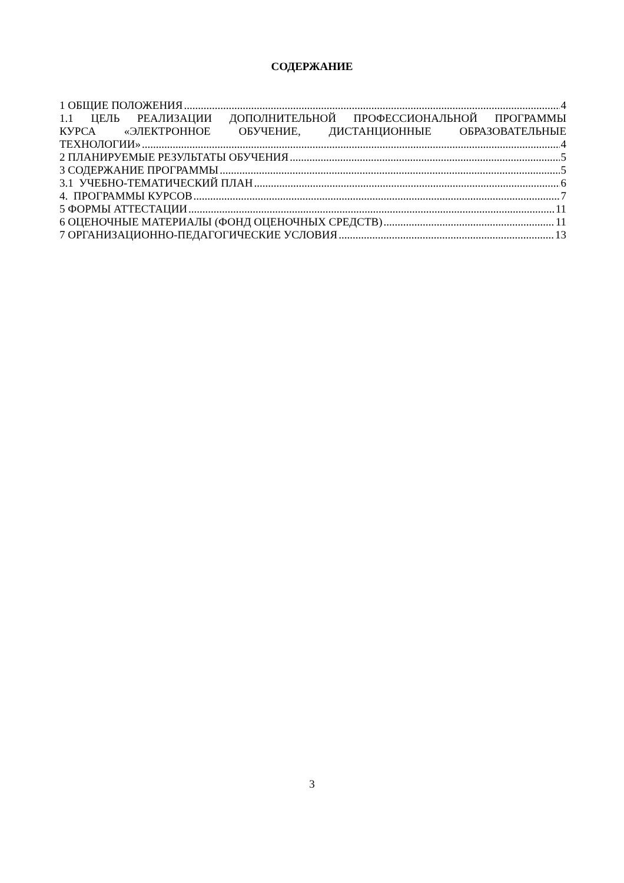СОДЕРЖАНИЕ
1 ОБЩИЕ ПОЛОЖЕНИЯ 4
1.1 ЦЕЛЬ РЕАЛИЗАЦИИ ДОПОЛНИТЕЛЬНОЙ ПРОФЕССИОНАЛЬНОЙ ПРОГРАММЫ
КУРСА «ЭЛЕКТРОННОЕ ОБУЧЕНИЕ, ДИСТАНЦИОННЫЕ ОБРАЗОВАТЕЛЬНЫЕ
ТЕХНОЛОГИИ» 4
2 ПЛАНИРУЕМЫЕ РЕЗУЛЬТАТЫ ОБУЧЕНИЯ 5
3 СОДЕРЖАНИЕ ПРОГРАММЫ 5
3.1 УЧЕБНО-ТЕМАТИЧЕСКИЙ ПЛАН 6
4. ПРОГРАММЫ КУРСОВ 7
5 ФОРМЫ АТТЕСТАЦИИ 11
6 ОЦЕНОЧНЫЕ МАТЕРИАЛЫ (ФОНД ОЦЕНОЧНЫХ СРЕДСТВ) 11
7 ОРГАНИЗАЦИОННО-ПЕДАГОГИЧЕСКИЕ УСЛОВИЯ 13
3